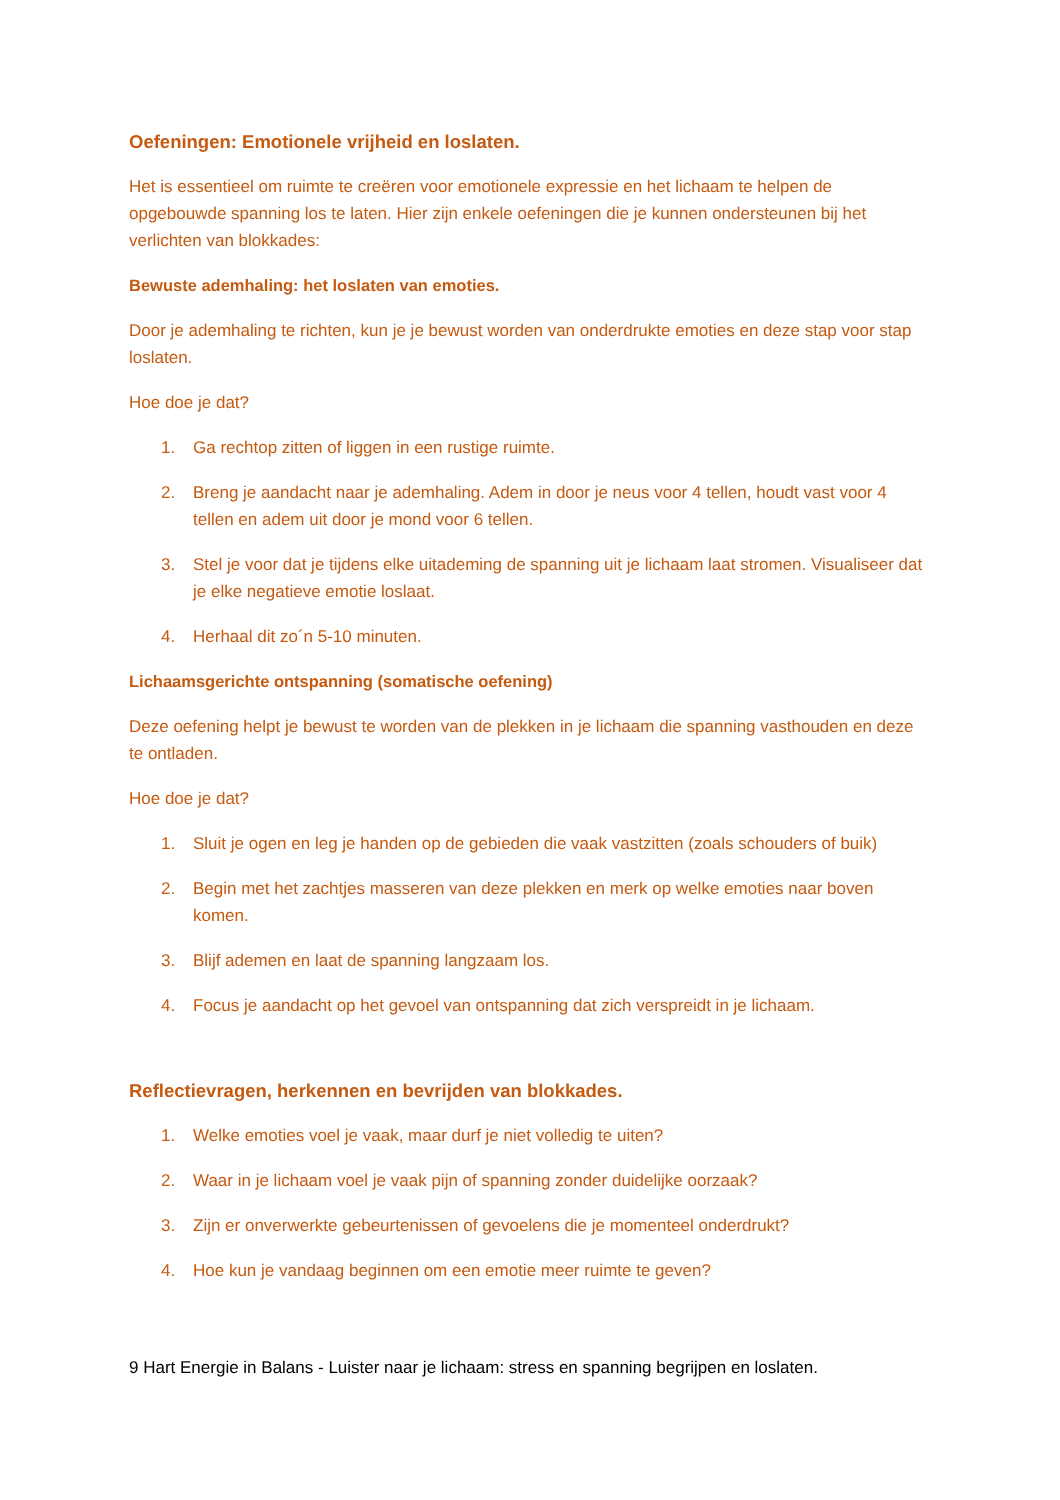Oefeningen: Emotionele vrijheid en loslaten.
Het is essentieel om ruimte te creëren voor emotionele expressie en het lichaam te helpen de opgebouwde spanning los te laten. Hier zijn enkele oefeningen die je kunnen ondersteunen bij het verlichten van blokkades:
Bewuste ademhaling: het loslaten van emoties.
Door je ademhaling te richten, kun je je bewust worden van onderdrukte emoties en deze stap voor stap loslaten.
Hoe doe je dat?
1. Ga rechtop zitten of liggen in een rustige ruimte.
2. Breng je aandacht naar je ademhaling. Adem in door je neus voor 4 tellen, houdt vast voor 4 tellen en adem uit door je mond voor 6 tellen.
3. Stel je voor dat je tijdens elke uitademing de spanning uit je lichaam laat stromen. Visualiseer dat je elke negatieve emotie loslaat.
4. Herhaal dit zo´n 5-10 minuten.
Lichaamsgerichte ontspanning (somatische oefening)
Deze oefening helpt je bewust te worden van de plekken in je lichaam die spanning vasthouden en deze te ontladen.
Hoe doe je dat?
1. Sluit je ogen en leg je handen op de gebieden die vaak vastzitten (zoals schouders of buik)
2. Begin met het zachtjes masseren van deze plekken en merk op welke emoties naar boven komen.
3. Blijf ademen en laat de spanning langzaam los.
4. Focus je aandacht op het gevoel van ontspanning dat zich verspreidt in je lichaam.
Reflectievragen, herkennen en bevrijden van blokkades.
1. Welke emoties voel je vaak, maar durf je niet volledig te uiten?
2. Waar in je lichaam voel je vaak pijn of spanning zonder duidelijke oorzaak?
3. Zijn er onverwerkte gebeurtenissen of gevoelens die je momenteel onderdrukt?
4. Hoe kun je vandaag beginnen om een emotie meer ruimte te geven?
9 Hart Energie in Balans - Luister naar je lichaam: stress en spanning begrijpen en loslaten.